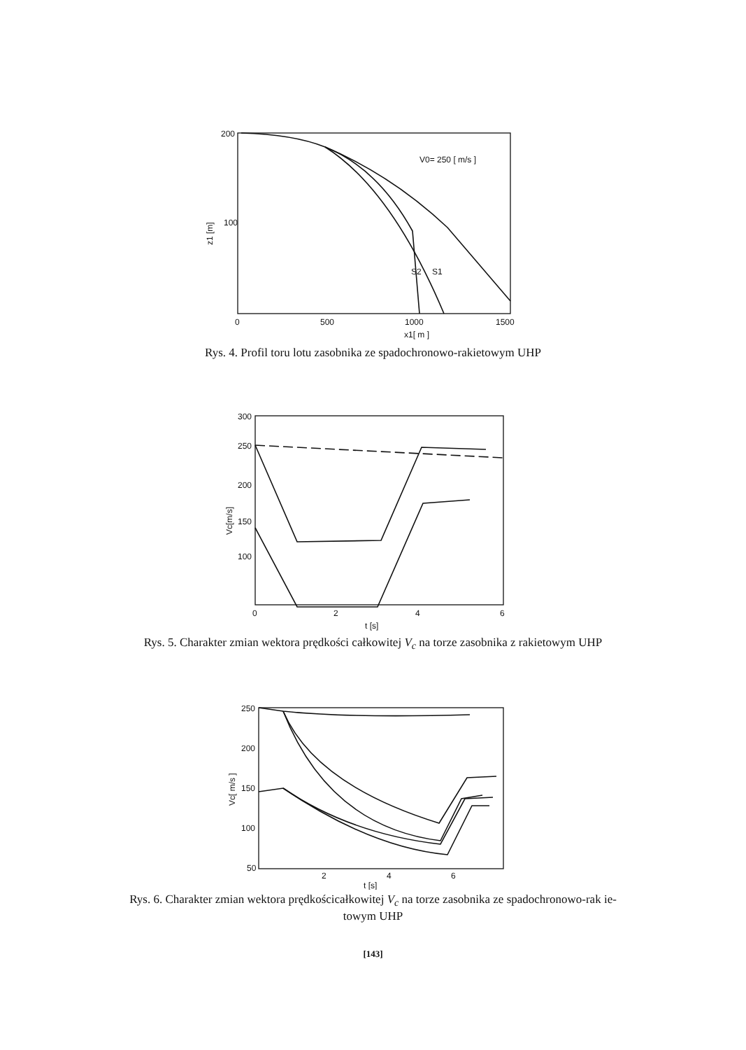200
100
z1 [m]
0
500
1000
1500
x1[ m ]
V0= 250 [ m/s ]
S2
S1
Rys. 4. Profil toru lotu zasobnika ze spadochronowo-rakietowym UHP
300
250
200
150
100
Vc[m/s]
0
2
4
6
t [s]
Rys. 5. Charakter zmian wektora prędkości całkowitej V<sub>c</sub> na torze zasobnika z rakietowym UHP
250
200
150
100
50
Vc[ m/s ]
2
4
6
t [s]
Rys. 6. Charakter zmian wektora prędkościcałkowitej V<sub>c</sub> na torze zasobnika ze spadochronowo-rak ie-
towym UHP
[143]